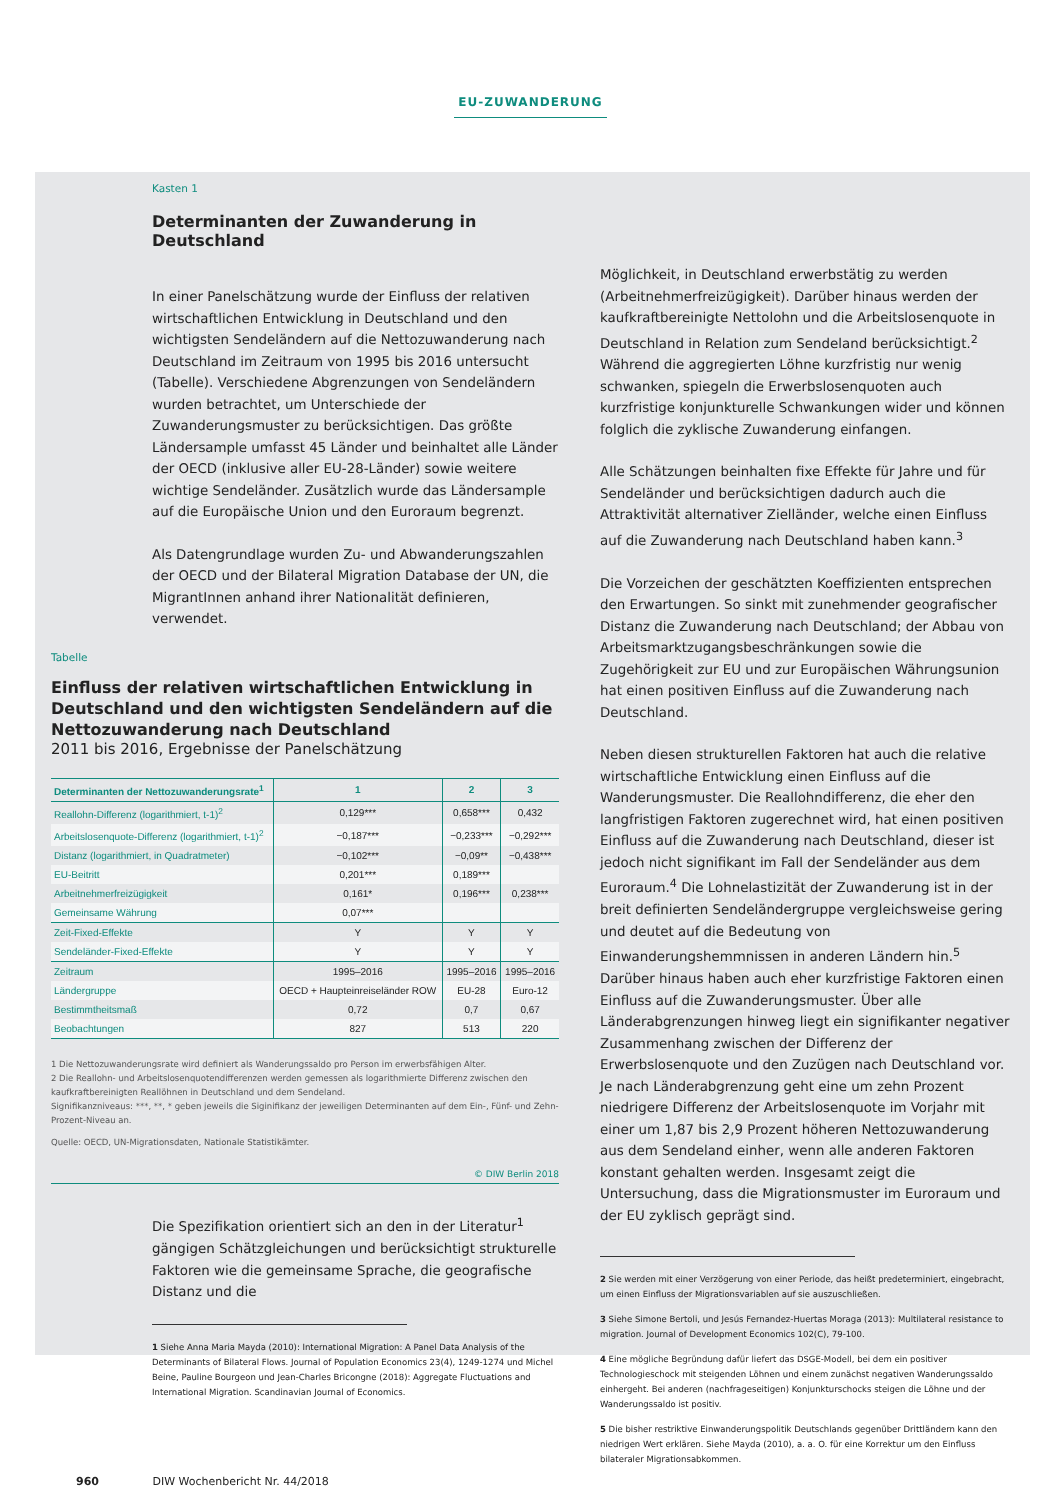EU-ZUWANDERUNG
Kasten 1
Determinanten der Zuwanderung in Deutschland
In einer Panelschätzung wurde der Einfluss der relativen wirtschaftlichen Entwicklung in Deutschland und den wichtigsten Sendeländern auf die Nettozuwanderung nach Deutschland im Zeitraum von 1995 bis 2016 untersucht (Tabelle). Verschiedene Abgrenzungen von Sendeländern wurden betrachtet, um Unterschiede der Zuwanderungsmuster zu berücksichtigen. Das größte Ländersample umfasst 45 Länder und beinhaltet alle Länder der OECD (inklusive aller EU-28-Länder) sowie weitere wichtige Sendeländer. Zusätzlich wurde das Ländersample auf die Europäische Union und den Euroraum begrenzt.
Als Datengrundlage wurden Zu- und Abwanderungszahlen der OECD und der Bilateral Migration Database der UN, die MigrantInnen anhand ihrer Nationalität definieren, verwendet.
Tabelle
Einfluss der relativen wirtschaftlichen Entwicklung in Deutschland und den wichtigsten Sendeländern auf die Nettozuwanderung nach Deutschland
2011 bis 2016, Ergebnisse der Panelschätzung
| Determinanten der Nettozuwanderungsrate<sup>1</sup> | 1 | 2 | 3 |
| --- | --- | --- | --- |
| Reallohn-Differenz (logarithmiert, t-1)<sup>2</sup> | 0,129*** | 0,658*** | 0,432 |
| Arbeitslosenquote-Differenz (logarithmiert, t-1)<sup>2</sup> | −0,187*** | −0,233*** | −0,292*** |
| Distanz (logarithmiert, in Quadratmeter) | −0,102*** | −0,09** | −0,438*** |
| EU-Beitritt | 0,201*** | 0,189*** | |
| Arbeitnehmerfreizügigkeit | 0,161* | 0,196*** | 0,238*** |
| Gemeinsame Währung | 0,07*** | | |
| Zeit-Fixed-Effekte | Y | Y | Y |
| Sendeländer-Fixed-Effekte | Y | Y | Y |
| Zeitraum | 1995–2016 | 1995–2016 | 1995–2016 |
| Ländergruppe | OECD + Haupteinreiseländer ROW | EU-28 | Euro-12 |
| Bestimmtheitsmaß | 0,72 | 0,7 | 0,67 |
| Beobachtungen | 827 | 513 | 220 |
1 Die Nettozuwanderungsrate wird definiert als Wanderungssaldo pro Person im erwerbsfähigen Alter.
2 Die Reallohn- und Arbeitslosenquotendifferenzen werden gemessen als logarithmierte Differenz zwischen den kaufkraftbereinigten Reallöhnen in Deutschland und dem Sendeland.
Signifikanzniveaus: ***, **, * geben jeweils die Siginifikanz der jeweiligen Determinanten auf dem Ein-, Fünf- und Zehn-Prozent-Niveau an.
Quelle: OECD, UN-Migrationsdaten, Nationale Statistikämter.
© DIW Berlin 2018
Die Spezifikation orientiert sich an den in der Literatur<sup>1</sup> gängigen Schätzgleichungen und berücksichtigt strukturelle Faktoren wie die gemeinsame Sprache, die geografische Distanz und die
1 Siehe Anna Maria Mayda (2010): International Migration: A Panel Data Analysis of the Determinants of Bilateral Flows. Journal of Population Economics 23(4), 1249-1274 und Michel Beine, Pauline Bourgeon und Jean-Charles Bricongne (2018): Aggregate Fluctuations and International Migration. Scandinavian Journal of Economics.
Möglichkeit, in Deutschland erwerbstätig zu werden (Arbeitnehmerfreizügigkeit). Darüber hinaus werden der kaufkraftbereinigte Nettolohn und die Arbeitslosenquote in Deutschland in Relation zum Sendeland berücksichtigt.<sup>2</sup> Während die aggregierten Löhne kurzfristig nur wenig schwanken, spiegeln die Erwerbslosenquoten auch kurzfristige konjunkturelle Schwankungen wider und können folglich die zyklische Zuwanderung einfangen.
Alle Schätzungen beinhalten fixe Effekte für Jahre und für Sendeländer und berücksichtigen dadurch auch die Attraktivität alternativer Zielländer, welche einen Einfluss auf die Zuwanderung nach Deutschland haben kann.<sup>3</sup>
Die Vorzeichen der geschätzten Koeffizienten entsprechen den Erwartungen. So sinkt mit zunehmender geografischer Distanz die Zuwanderung nach Deutschland; der Abbau von Arbeitsmarktzugangsbeschränkungen sowie die Zugehörigkeit zur EU und zur Europäischen Währungsunion hat einen positiven Einfluss auf die Zuwanderung nach Deutschland.
Neben diesen strukturellen Faktoren hat auch die relative wirtschaftliche Entwicklung einen Einfluss auf die Wanderungsmuster. Die Reallohndifferenz, die eher den langfristigen Faktoren zugerechnet wird, hat einen positiven Einfluss auf die Zuwanderung nach Deutschland, dieser ist jedoch nicht signifikant im Fall der Sendeländer aus dem Euroraum.<sup>4</sup> Die Lohnelastizität der Zuwanderung ist in der breit definierten Sendeländergruppe vergleichsweise gering und deutet auf die Bedeutung von Einwanderungshemmnissen in anderen Ländern hin.<sup>5</sup> Darüber hinaus haben auch eher kurzfristige Faktoren einen Einfluss auf die Zuwanderungsmuster. Über alle Länderabgrenzungen hinweg liegt ein signifikanter negativer Zusammenhang zwischen der Differenz der Erwerbslosenquote und den Zuzügen nach Deutschland vor. Je nach Länderabgrenzung geht eine um zehn Prozent niedrigere Differenz der Arbeitslosenquote im Vorjahr mit einer um 1,87 bis 2,9 Prozent höheren Nettozuwanderung aus dem Sendeland einher, wenn alle anderen Faktoren konstant gehalten werden. Insgesamt zeigt die Untersuchung, dass die Migrationsmuster im Euroraum und der EU zyklisch geprägt sind.
2 Sie werden mit einer Verzögerung von einer Periode, das heißt predeterminiert, eingebracht, um einen Einfluss der Migrationsvariablen auf sie auszuschließen.
3 Siehe Simone Bertoli, und Jesús Fernandez-Huertas Moraga (2013): Multilateral resistance to migration. Journal of Development Economics 102(C), 79-100.
4 Eine mögliche Begründung dafür liefert das DSGE-Modell, bei dem ein positiver Technologieschock mit steigenden Löhnen und einem zunächst negativen Wanderungssaldo einhergeht. Bei anderen (nachfrageseitigen) Konjunkturschocks steigen die Löhne und der Wanderungssaldo ist positiv.
5 Die bisher restriktive Einwanderungspolitik Deutschlands gegenüber Drittländern kann den niedrigen Wert erklären. Siehe Mayda (2010), a. a. O. für eine Korrektur um den Einfluss bilateraler Migrationsabkommen.
960 DIW Wochenbericht Nr. 44/2018